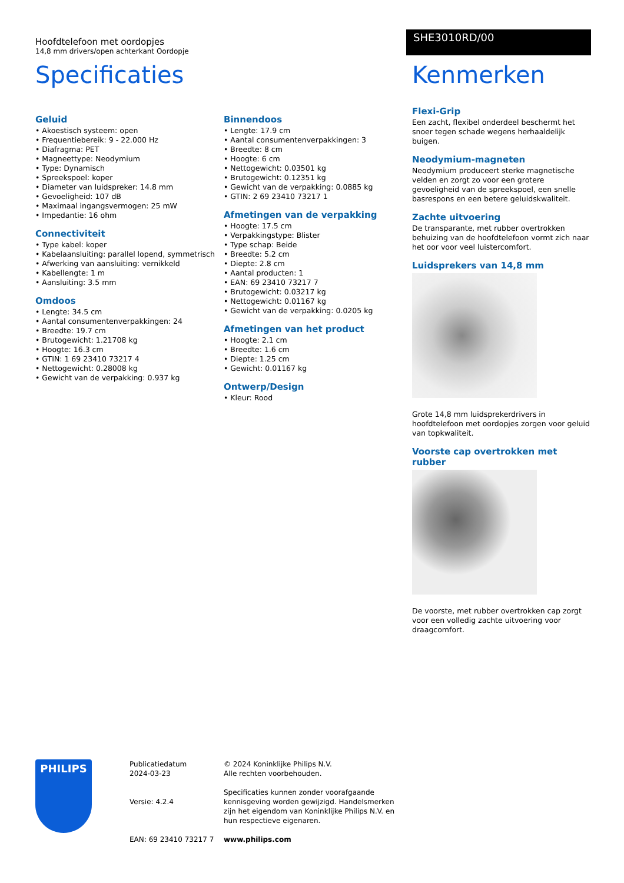Hoofdtelefoon met oordopjes
14,8 mm drivers/open achterkant Oordopje
SHE3010RD/00
Specificaties
Geluid
• Akoestisch systeem: open
• Frequentiebereik: 9 - 22.000 Hz
• Diafragma: PET
• Magneettype: Neodymium
• Type: Dynamisch
• Spreekspoel: koper
• Diameter van luidspreker: 14.8 mm
• Gevoeligheid: 107 dB
• Maximaal ingangsvermogen: 25 mW
• Impedantie: 16 ohm
Connectiviteit
• Type kabel: koper
• Kabelaansluiting: parallel lopend, symmetrisch
• Afwerking van aansluiting: vernikkeld
• Kabellengte: 1 m
• Aansluiting: 3.5 mm
Omdoos
• Lengte: 34.5 cm
• Aantal consumentenverpakkingen: 24
• Breedte: 19.7 cm
• Brutogewicht: 1.21708 kg
• Hoogte: 16.3 cm
• GTIN: 1 69 23410 73217 4
• Nettogewicht: 0.28008 kg
• Gewicht van de verpakking: 0.937 kg
Binnendoos
• Lengte: 17.9 cm
• Aantal consumentenverpakkingen: 3
• Breedte: 8 cm
• Hoogte: 6 cm
• Nettogewicht: 0.03501 kg
• Brutogewicht: 0.12351 kg
• Gewicht van de verpakking: 0.0885 kg
• GTIN: 2 69 23410 73217 1
Afmetingen van de verpakking
• Hoogte: 17.5 cm
• Verpakkingstype: Blister
• Type schap: Beide
• Breedte: 5.2 cm
• Diepte: 2.8 cm
• Aantal producten: 1
• EAN: 69 23410 73217 7
• Brutogewicht: 0.03217 kg
• Nettogewicht: 0.01167 kg
• Gewicht van de verpakking: 0.0205 kg
Afmetingen van het product
• Hoogte: 2.1 cm
• Breedte: 1.6 cm
• Diepte: 1.25 cm
• Gewicht: 0.01167 kg
Ontwerp/Design
• Kleur: Rood
Kenmerken
Flexi-Grip
Een zacht, flexibel onderdeel beschermt het snoer tegen schade wegens herhaaldelijk buigen.
Neodymium-magneten
Neodymium produceert sterke magnetische velden en zorgt zo voor een grotere gevoeligheid van de spreekspoel, een snelle basrespons en een betere geluidskwaliteit.
Zachte uitvoering
De transparante, met rubber overtrokken behuizing van de hoofdtelefoon vormt zich naar het oor voor veel luistercomfort.
Luidsprekers van 14,8 mm
Grote 14,8 mm luidsprekerdrivers in hoofdtelefoon met oordopjes zorgen voor geluid van topkwaliteit.
Voorste cap overtrokken met rubber
De voorste, met rubber overtrokken cap zorgt voor een volledig zachte uitvoering voor draagcomfort.
PHILIPS
Publicatiedatum
2024-03-23
Versie: 4.2.4
EAN: 69 23410 73217 7
© 2024 Koninklijke Philips N.V.
Alle rechten voorbehouden.
Specificaties kunnen zonder voorafgaande kennisgeving worden gewijzigd. Handelsmerken zijn het eigendom van Koninklijke Philips N.V. en hun respectieve eigenaren.
www.philips.com